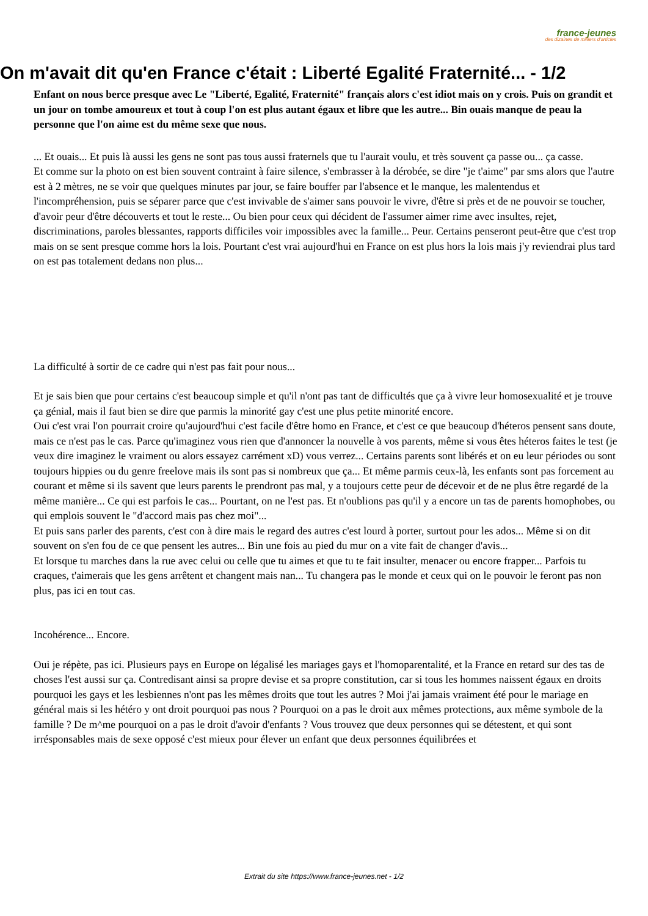france-jeunes
des dizaines de milliers d'articles
On m'avait dit qu'en France c'était : Liberté Egalité Fraternité... - 1/2
Enfant on nous berce presque avec Le "Liberté, Egalité, Fraternité" français alors c'est idiot mais on y crois. Puis on grandit et un jour on tombe amoureux et tout à coup l'on est plus autant égaux et libre que les autre... Bin ouais manque de peau la personne que l'on aime est du même sexe que nous.
... Et ouais... Et puis là aussi les gens ne sont pas tous aussi fraternels que tu l'aurait voulu, et très souvent ça passe ou... ça casse.
Et comme sur la photo on est bien souvent contraint à faire silence, s'embrasser à la dérobée, se dire "je t'aime" par sms alors que l'autre est à 2 mètres, ne se voir que quelques minutes par jour, se faire bouffer par l'absence et le manque, les malentendus et l'incompréhension, puis se séparer parce que c'est invivable de s'aimer sans pouvoir le vivre, d'être si près et de ne pouvoir se toucher, d'avoir peur d'être découverts et tout le reste... Ou bien pour ceux qui décident de l'assumer aimer rime avec insultes, rejet, discriminations, paroles blessantes, rapports difficiles voir impossibles avec la famille... Peur. Certains penseront peut-être que c'est trop mais on se sent presque comme hors la lois. Pourtant c'est vrai aujourd'hui en France on est plus hors la lois mais j'y reviendrai plus tard on est pas totalement dedans non plus...
La difficulté à sortir de ce cadre qui n'est pas fait pour nous...
Et je sais bien que pour certains c'est beaucoup simple et qu'il n'ont pas tant de difficultés que ça à vivre leur homosexualité et je trouve ça génial, mais il faut bien se dire que parmis la minorité gay c'est une plus petite minorité encore.
Oui c'est vrai l'on pourrait croire qu'aujourd'hui c'est facile d'être homo en France, et c'est ce que beaucoup d'héteros pensent sans doute, mais ce n'est pas le cas. Parce qu'imaginez vous rien que d'annoncer la nouvelle à vos parents, même si vous êtes héteros faites le test (je veux dire imaginez le vraiment ou alors essayez carrément xD) vous verrez... Certains parents sont libérés et on eu leur périodes ou sont toujours hippies ou du genre freelove mais ils sont pas si nombreux que ça... Et même parmis ceux-là, les enfants sont pas forcement au courant et même si ils savent que leurs parents le prendront pas mal, y a toujours cette peur de décevoir et de ne plus être regardé de la même manière... Ce qui est parfois le cas... Pourtant, on ne l'est pas. Et n'oublions pas qu'il y a encore un tas de parents homophobes, ou qui emplois souvent le "d'accord mais pas chez moi"...
Et puis sans parler des parents, c'est con à dire mais le regard des autres c'est lourd à porter, surtout pour les ados... Même si on dit souvent on s'en fou de ce que pensent les autres... Bin une fois au pied du mur on a vite fait de changer d'avis...
Et lorsque tu marches dans la rue avec celui ou celle que tu aimes et que tu te fait insulter, menacer ou encore frapper... Parfois tu craques, t'aimerais que les gens arrêtent et changent mais nan... Tu changera pas le monde et ceux qui on le pouvoir le feront pas non plus, pas ici en tout cas.
Incohérence... Encore.
Oui je répète, pas ici. Plusieurs pays en Europe on légalisé les mariages gays et l'homoparentalité, et la France en retard sur des tas de choses l'est aussi sur ça. Contredisant ainsi sa propre devise et sa propre constitution, car si tous les hommes naissent égaux en droits pourquoi les gays et les lesbiennes n'ont pas les mêmes droits que tout les autres ? Moi j'ai jamais vraiment été pour le mariage en général mais si les hétéro y ont droit pourquoi pas nous ? Pourquoi on a pas le droit aux mêmes protections, aux même symbole de la famille ? De m^me pourquoi on a pas le droit d'avoir d'enfants ? Vous trouvez que deux personnes qui se détestent, et qui sont irrésponsables mais de sexe opposé c'est mieux pour élever un enfant que deux personnes équilibrées et
Extrait du site https://www.france-jeunes.net - 1/2